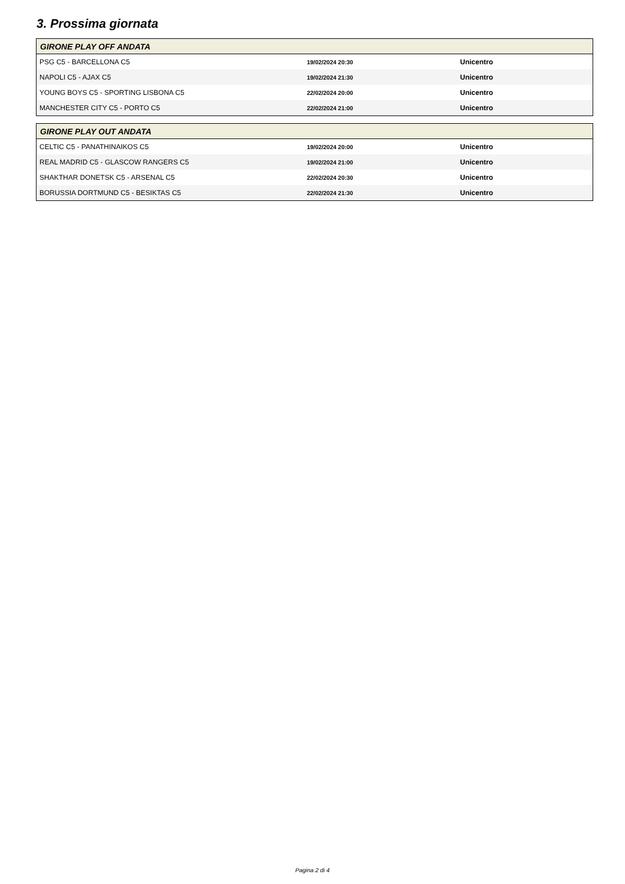3. Prossima giornata
| GIRONE PLAY OFF ANDATA | | |
| --- | --- | --- |
| PSG C5 - BARCELLONA C5 | 19/02/2024 20:30 | Unicentro |
| NAPOLI C5 - AJAX C5 | 19/02/2024 21:30 | Unicentro |
| YOUNG BOYS C5 - SPORTING LISBONA C5 | 22/02/2024 20:00 | Unicentro |
| MANCHESTER CITY C5 - PORTO C5 | 22/02/2024 21:00 | Unicentro |
| GIRONE PLAY OUT ANDATA | | |
| --- | --- | --- |
| CELTIC C5 - PANATHINAIKOS C5 | 19/02/2024 20:00 | Unicentro |
| REAL MADRID C5 - GLASCOW RANGERS C5 | 19/02/2024 21:00 | Unicentro |
| SHAKTHAR DONETSK C5 - ARSENAL C5 | 22/02/2024 20:30 | Unicentro |
| BORUSSIA DORTMUND C5 - BESIKTAS C5 | 22/02/2024 21:30 | Unicentro |
Pagina 2 di 4